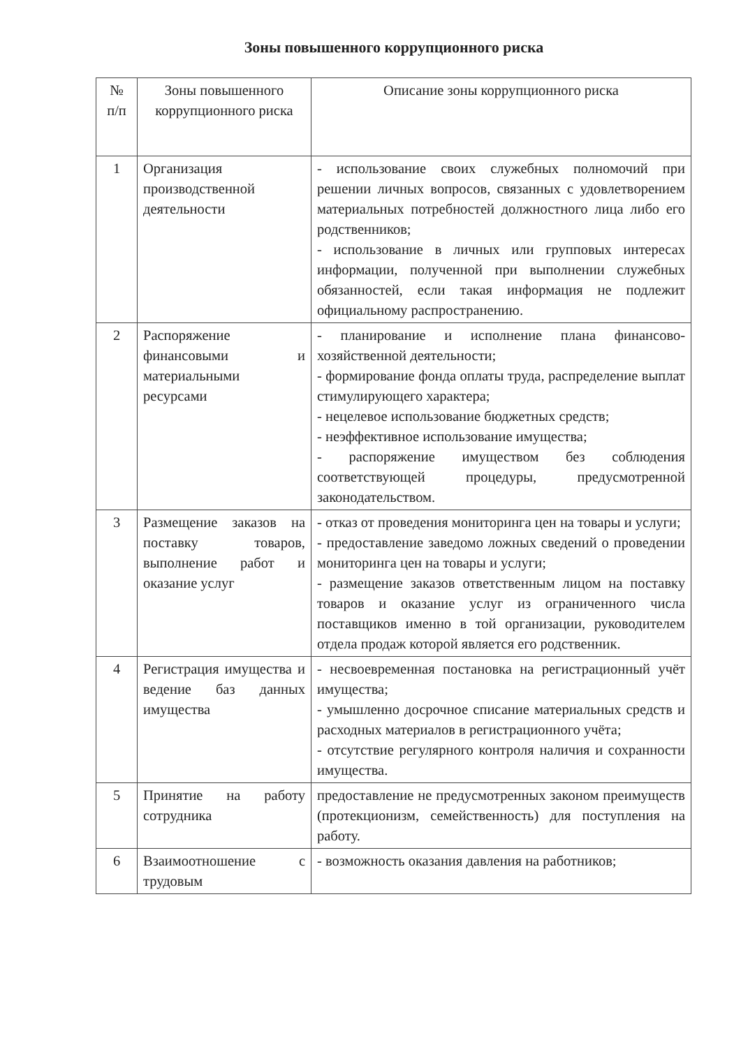Зоны повышенного коррупционного риска
| № п/п | Зоны повышенного коррупционного риска | Описание зоны коррупционного риска |
| --- | --- | --- |
| 1 | Организация производственной деятельности | - использование своих служебных полномочий при решении личных вопросов, связанных с удовлетворением материальных потребностей должностного лица либо его родственников; - использование в личных или групповых интересах информации, полученной при выполнении служебных обязанностей, если такая информация не подлежит официальному распространению. |
| 2 | Распоряжение финансовыми и материальными ресурсами | - планирование и исполнение плана финансово-хозяйственной деятельности; - формирование фонда оплаты труда, распределение выплат стимулирующего характера; - нецелевое использование бюджетных средств; - неэффективное использование имущества; - распоряжение имуществом без соблюдения соответствующей процедуры, предусмотренной законодательством. |
| 3 | Размещение заказов на поставку товаров, выполнение работ и оказание услуг | - отказ от проведения мониторинга цен на товары и услуги; - предоставление заведомо ложных сведений о проведении мониторинга цен на товары и услуги; - размещение заказов ответственным лицом на поставку товаров и оказание услуг из ограниченного числа поставщиков именно в той организации, руководителем отдела продаж которой является его родственник. |
| 4 | Регистрация имущества и ведение баз данных имущества | - несвоевременная постановка на регистрационный учёт имущества; - умышленно досрочное списание материальных средств и расходных материалов в регистрационного учёта; - отсутствие регулярного контроля наличия и сохранности имущества. |
| 5 | Принятие на работу сотрудника | предоставление не предусмотренных законом преимуществ (протекционизм, семейственность) для поступления на работу. |
| 6 | Взаимоотношение с трудовым | - возможность оказания давления на работников; |